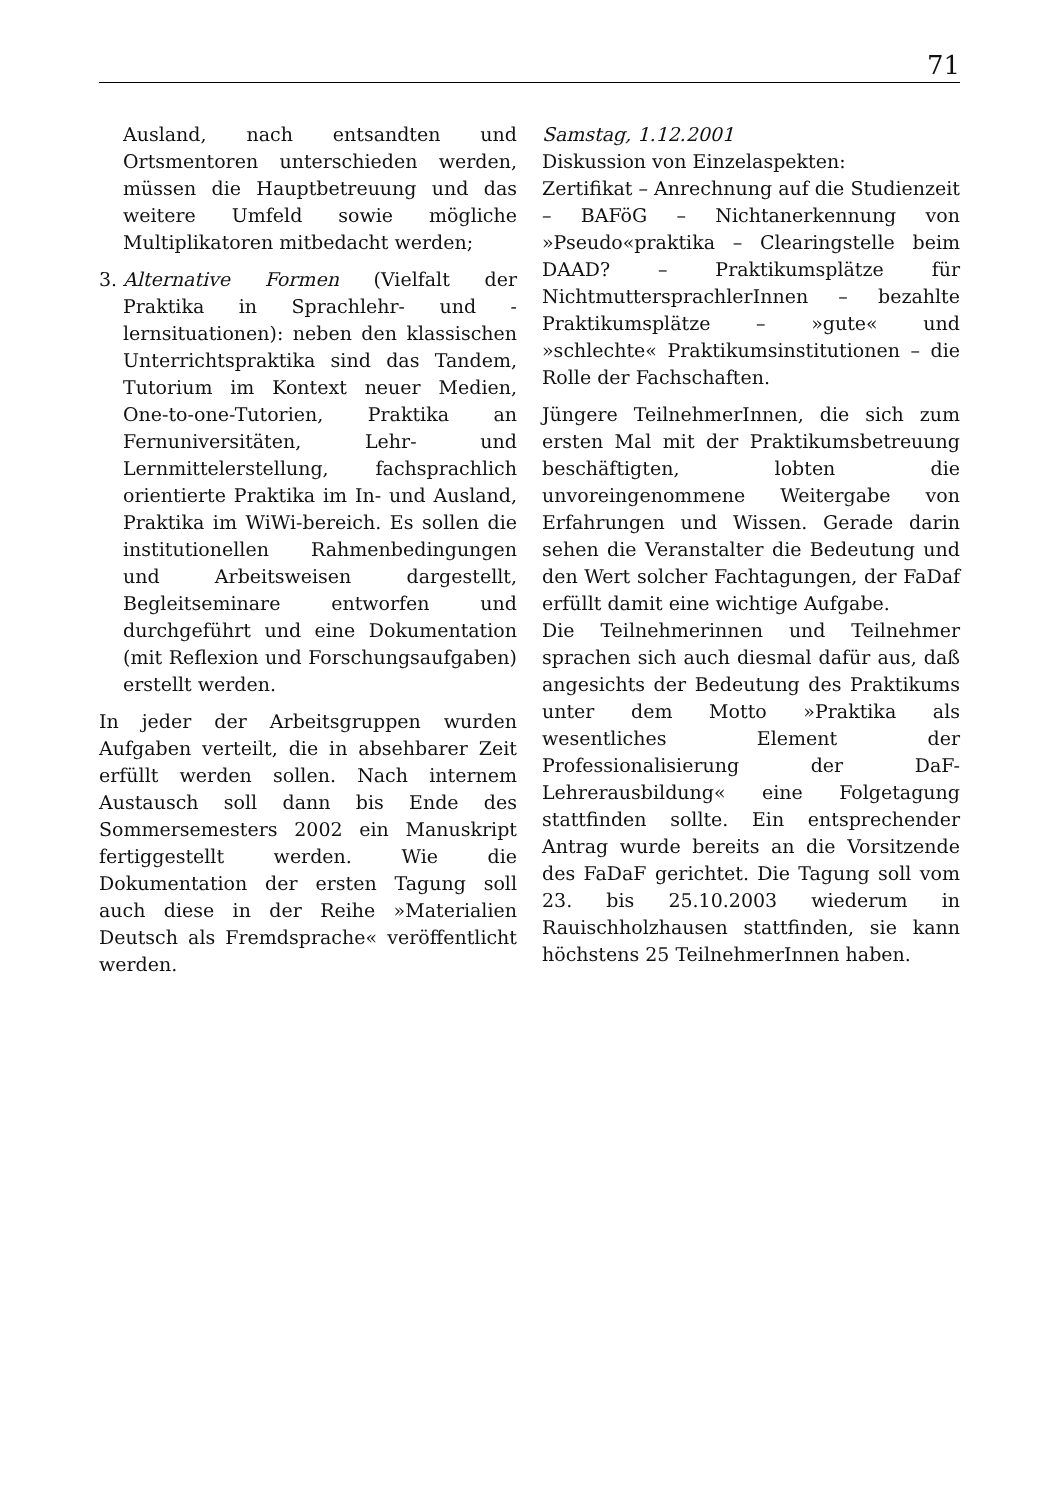71
Ausland, nach entsandten und Ortsmentoren unterschieden werden, müssen die Hauptbetreuung und das weitere Umfeld sowie mögliche Multiplikatoren mitbedacht werden;
3. Alternative Formen (Vielfalt der Praktika in Sprachlehr- und -lernsituationen): neben den klassischen Unterrichtspraktika sind das Tandem, Tutorium im Kontext neuer Medien, One-to-one-Tutorien, Praktika an Fernuniversitäten, Lehr- und Lernmittelerstellung, fachsprachlich orientierte Praktika im In- und Ausland, Praktika im WiWi-bereich. Es sollen die institutionellen Rahmenbedingungen und Arbeitsweisen dargestellt, Begleitseminare entworfen und durchgeführt und eine Dokumentation (mit Reflexion und Forschungsaufgaben) erstellt werden.
In jeder der Arbeitsgruppen wurden Aufgaben verteilt, die in absehbarer Zeit erfüllt werden sollen. Nach internem Austausch soll dann bis Ende des Sommersemesters 2002 ein Manuskript fertiggestellt werden. Wie die Dokumentation der ersten Tagung soll auch diese in der Reihe »Materialien Deutsch als Fremdsprache« veröffentlicht werden.
Samstag, 1.12.2001
Diskussion von Einzelaspekten:
Zertifikat – Anrechnung auf die Studienzeit – BAFöG – Nichtanerkennung von »Pseudo«praktika – Clearingstelle beim DAAD? – Praktikumsplätze für NichtmuttersprachlerInnen – bezahlte Praktikumsplätze – »gute« und »schlechte« Praktikumsinstitutionen – die Rolle der Fachschaften.
Jüngere TeilnehmerInnen, die sich zum ersten Mal mit der Praktikumsbetreuung beschäftigten, lobten die unvoreingenommene Weitergabe von Erfahrungen und Wissen. Gerade darin sehen die Veranstalter die Bedeutung und den Wert solcher Fachtagungen, der FaDaf erfüllt damit eine wichtige Aufgabe.
Die Teilnehmerinnen und Teilnehmer sprachen sich auch diesmal dafür aus, daß angesichts der Bedeutung des Praktikums unter dem Motto »Praktika als wesentliches Element der Professionalisierung der DaF-Lehrerausbildung« eine Folgetagung stattfinden sollte. Ein entsprechender Antrag wurde bereits an die Vorsitzende des FaDaF gerichtet. Die Tagung soll vom 23. bis 25.10.2003 wiederum in Rauischholzhausen stattfinden, sie kann höchstens 25 TeilnehmerInnen haben.